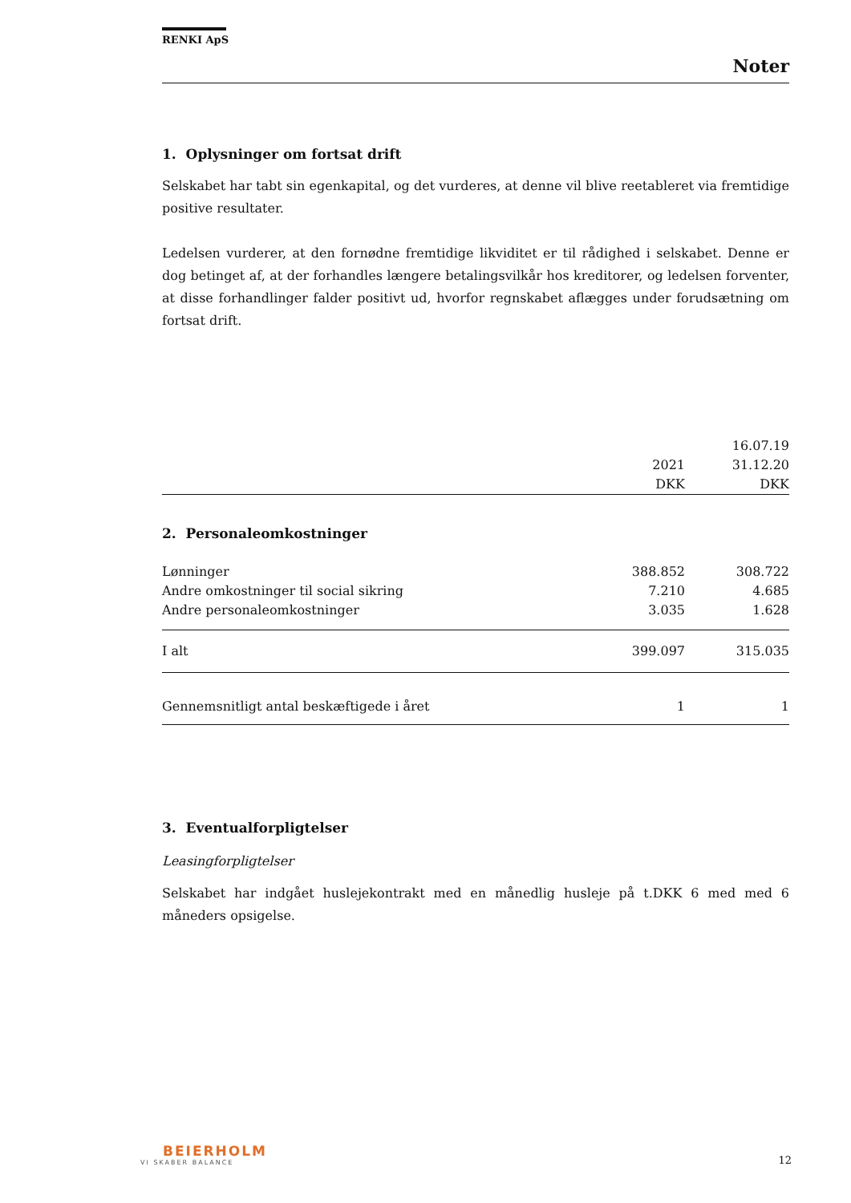RENKI ApS
Noter
1. Oplysninger om fortsat drift
Selskabet har tabt sin egenkapital, og det vurderes, at denne vil blive reetableret via fremtidige positive resultater.
Ledelsen vurderer, at den fornødne fremtidige likviditet er til rådighed i selskabet. Denne er dog betinget af, at der forhandles længere betalingsvilkår hos kreditorer, og ledelsen forventer, at disse forhandlinger falder positivt ud, hvorfor regnskabet aflægges under forudsætning om fortsat drift.
| | | 16.07.19 |
| | 2021 | 31.12.20 |
| | DKK | DKK |
2. Personaleomkostninger
| Lønninger | 388.852 | 308.722 |
| Andre omkostninger til social sikring | 7.210 | 4.685 |
| Andre personaleomkostninger | 3.035 | 1.628 |
| I alt | 399.097 | 315.035 |
| Gennemsnitligt antal beskæftigede i året | 1 | 1 |
3. Eventualforpligtelser
Leasingforpligtelser
Selskabet har indgået huslejekontrakt med en månedlig husleje på t.DKK 6 med med 6 måneders opsigelse.
BEIERHOLM
VI SKABER BALANCE
12